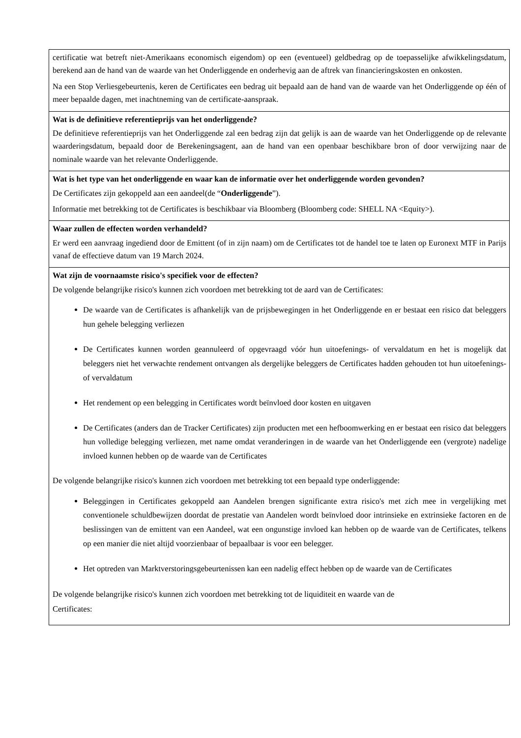| certificatie wat betreft niet-Amerikaans economisch eigendom) op een (eventueel) geldbedrag op de toepasselijke afwikkelingsdatum, berekend aan de hand van de waarde van het Onderliggende en onderhevig aan de aftrek van financieringskosten en onkosten. Na een Stop Verliesgebeurtenis, keren de Certificates een bedrag uit bepaald aan de hand van de waarde van het Onderliggende op één of meer bepaalde dagen, met inachtneming van de certificate-aanspraak. |
| Wat is de definitieve referentieprijs van het onderliggende? De definitieve referentieprijs van het Onderliggende zal een bedrag zijn dat gelijk is aan de waarde van het Onderliggende op de relevante waarderingsdatum, bepaald door de Berekeningsagent, aan de hand van een openbaar beschikbare bron of door verwijzing naar de nominale waarde van het relevante Onderliggende. |
| Wat is het type van het onderliggende en waar kan de informatie over het onderliggende worden gevonden? De Certificates zijn gekoppeld aan een aandeel(de “ Onderliggende ”). Informatie met betrekking tot de Certificates is beschikbaar via Bloomberg (Bloomberg code: SHELL NA <Equity>). |
| Waar zullen de effecten worden verhandeld? Er werd een aanvraag ingediend door de Emittent (of in zijn naam) om de Certificates tot de handel toe te laten op Euronext MTF in Parijs vanaf de effectieve datum van 19 March 2024. |
| Wat zijn de voornaamste risico's specifiek voor de effecten? De volgende belangrijke risico's kunnen zich voordoen met betrekking tot de aard van de Certificates: De waarde van de Certificates is afhankelijk van de prijsbewegingen in het Onderliggende en er bestaat een risico dat beleggers hun gehele belegging verliezen De Certificates kunnen worden geannuleerd of opgevraagd vóór hun uitoefenings- of vervaldatum en het is mogelijk dat beleggers niet het verwachte rendement ontvangen als dergelijke beleggers de Certificates hadden gehouden tot hun uitoefenings- of vervaldatum Het rendement op een belegging in Certificates wordt beïnvloed door kosten en uitgaven De Certificates (anders dan de Tracker Certificates) zijn producten met een hefboomwerking en er bestaat een risico dat beleggers hun volledige belegging verliezen, met name omdat veranderingen in de waarde van het Onderliggende een (vergrote) nadelige invloed kunnen hebben op de waarde van de Certificates De volgende belangrijke risico's kunnen zich voordoen met betrekking tot een bepaald type onderliggende: Beleggingen in Certificates gekoppeld aan Aandelen brengen significante extra risico's met zich mee in vergelijking met conventionele schuldbewijzen doordat de prestatie van Aandelen wordt beïnvloed door intrinsieke en extrinsieke factoren en de beslissingen van de emittent van een Aandeel, wat een ongunstige invloed kan hebben op de waarde van de Certificates, telkens op een manier die niet altijd voorzienbaar of bepaalbaar is voor een belegger. Het optreden van Marktverstoringsgebeurtenissen kan een nadelig effect hebben op de waarde van de Certificates De volgende belangrijke risico's kunnen zich voordoen met betrekking tot de liquiditeit en waarde van de Certificates: |